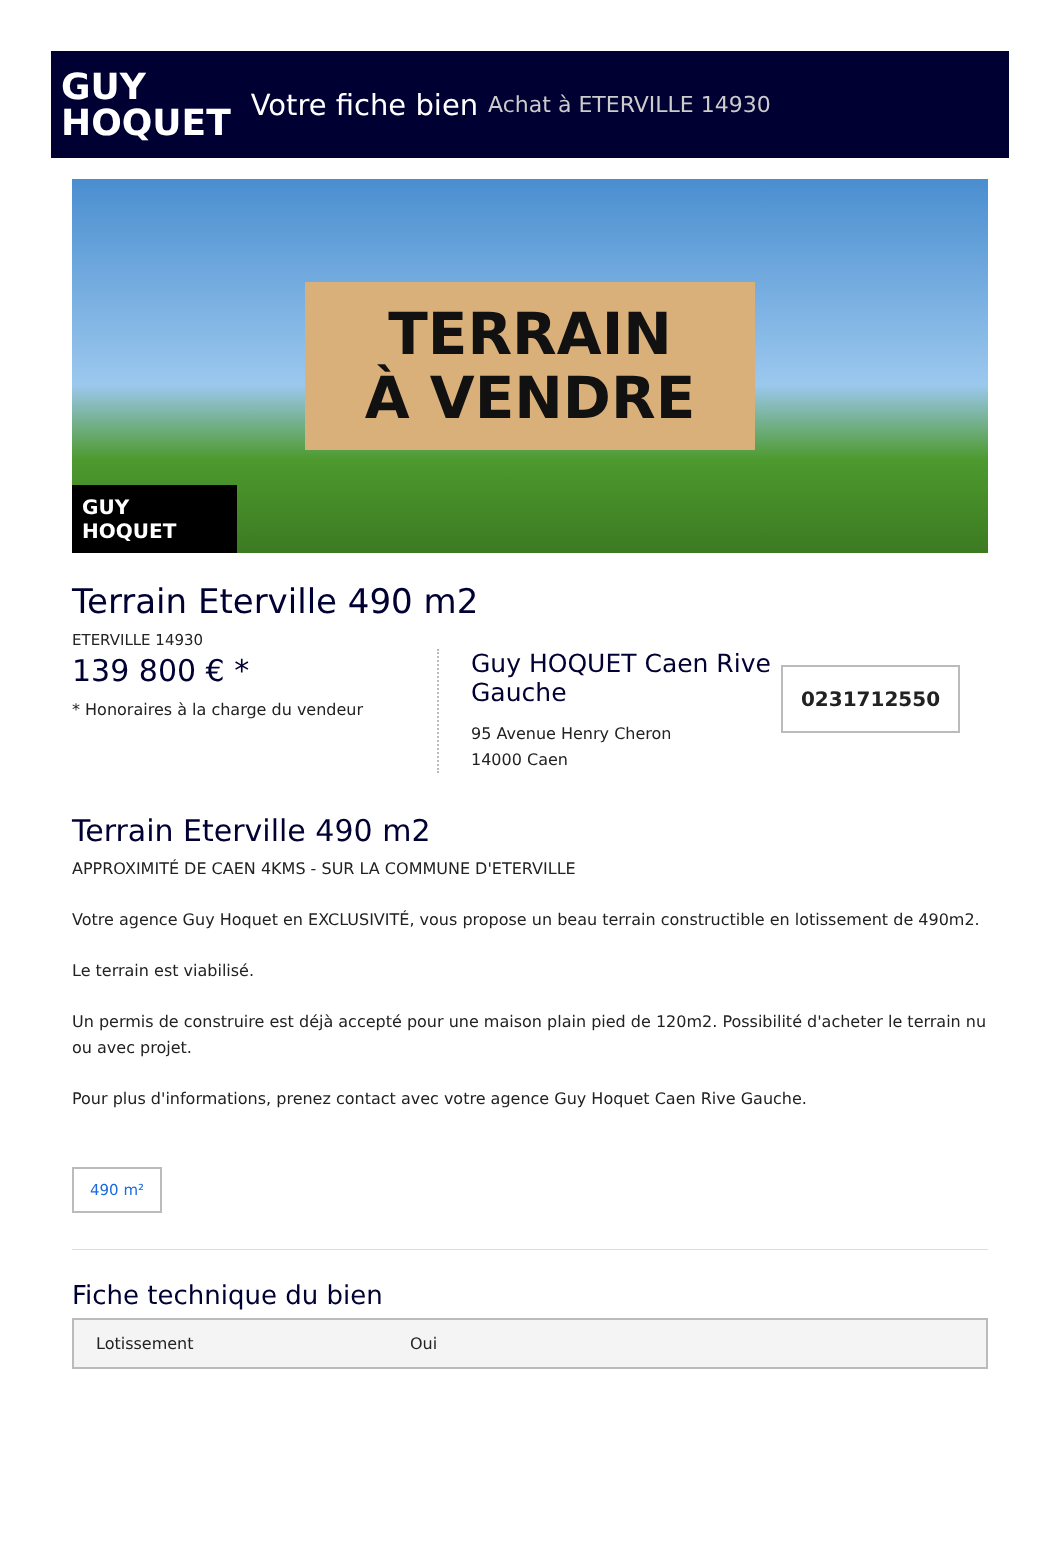GUY
HOQUET
Votre fiche bien Achat à ETERVILLE 14930
TERRAIN
À VENDRE
GUY
HOQUET
Terrain Eterville 490 m2
ETERVILLE 14930
139 800 € *
* Honoraires à la charge du vendeur
Guy HOQUET Caen Rive Gauche
95 Avenue Henry Cheron
14000 Caen
0231712550
Terrain Eterville 490 m2
APPROXIMITÉ DE CAEN 4KMS - SUR LA COMMUNE D'ETERVILLE
Votre agence Guy Hoquet en EXCLUSIVITÉ, vous propose un beau terrain constructible en lotissement de 490m2.
Le terrain est viabilisé.
Un permis de construire est déjà accepté pour une maison plain pied de 120m2. Possibilité d'acheter le terrain nu ou avec projet.
Pour plus d'informations, prenez contact avec votre agence Guy Hoquet Caen Rive Gauche.
490 m²
Fiche technique du bien
| Lotissement | Oui |